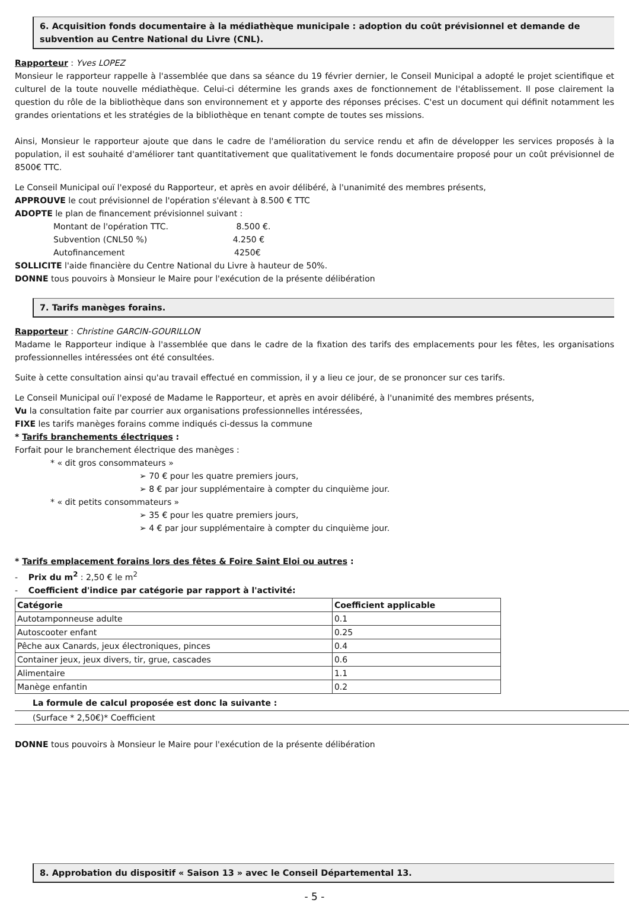6. Acquisition fonds documentaire à la médiathèque municipale : adoption du coût prévisionnel et demande de subvention au Centre National du Livre (CNL).
Rapporteur : Yves LOPEZ
Monsieur le rapporteur rappelle à l'assemblée que dans sa séance du 19 février dernier, le Conseil Municipal a adopté le projet scientifique et culturel de la toute nouvelle médiathèque. Celui-ci détermine les grands axes de fonctionnement de l'établissement. Il pose clairement la question du rôle de la bibliothèque dans son environnement et y apporte des réponses précises. C'est un document qui définit notamment les grandes orientations et les stratégies de la bibliothèque en tenant compte de toutes ses missions.
Ainsi, Monsieur le rapporteur ajoute que dans le cadre de l'amélioration du service rendu et afin de développer les services proposés à la population, il est souhaité d'améliorer tant quantitativement que qualitativement le fonds documentaire proposé pour un coût prévisionnel de 8500€ TTC.
Le Conseil Municipal ouï l'exposé du Rapporteur, et après en avoir délibéré, à l'unanimité des membres présents,
APPROUVE le cout prévisionnel de l'opération s'élevant à 8.500 € TTC
ADOPTE le plan de financement prévisionnel suivant :
Montant de l'opération TTC. 8.500 €.
Subvention (CNL50 %) 4.250 €
Autofinancement 4250€
SOLLICITE l'aide financière du Centre National du Livre à hauteur de 50%.
DONNE tous pouvoirs à Monsieur le Maire pour l'exécution de la présente délibération
7. Tarifs manèges forains.
Rapporteur : Christine GARCIN-GOURILLON
Madame le Rapporteur indique à l'assemblée que dans le cadre de la fixation des tarifs des emplacements pour les fêtes, les organisations professionnelles intéressées ont été consultées.
Suite à cette consultation ainsi qu'au travail effectué en commission, il y a lieu ce jour, de se prononcer sur ces tarifs.
Le Conseil Municipal ouï l'exposé de Madame le Rapporteur, et après en avoir délibéré, à l'unanimité des membres présents,
Vu la consultation faite par courrier aux organisations professionnelles intéressées,
FIXE les tarifs manèges forains comme indiqués ci-dessus la commune
* Tarifs branchements électriques :
Forfait pour le branchement électrique des manèges :
* « dit gros consommateurs »
➢ 70 € pour les quatre premiers jours,
➢ 8 € par jour supplémentaire à compter du cinquième jour.
* « dit petits consommateurs »
➢ 35 € pour les quatre premiers jours,
➢ 4 € par jour supplémentaire à compter du cinquième jour.
* Tarifs emplacement forains lors des fêtes & Foire Saint Eloi ou autres :
- Prix du m<sup>2</sup> : 2,50 € le m<sup>2</sup>
- Coefficient d'indice par catégorie par rapport à l'activité:
| Catégorie | Coefficient applicable |
| --- | --- |
| Autotamponneuse adulte | 0.1 |
| Autoscooter enfant | 0.25 |
| Pêche aux Canards, jeux électroniques, pinces | 0.4 |
| Container jeux, jeux divers, tir, grue, cascades | 0.6 |
| Alimentaire | 1.1 |
| Manège enfantin | 0.2 |
La formule de calcul proposée est donc la suivante :
(Surface * 2,50€)* Coefficient
DONNE tous pouvoirs à Monsieur le Maire pour l'exécution de la présente délibération
8. Approbation du dispositif « Saison 13 » avec le Conseil Départemental 13.
- 5 -